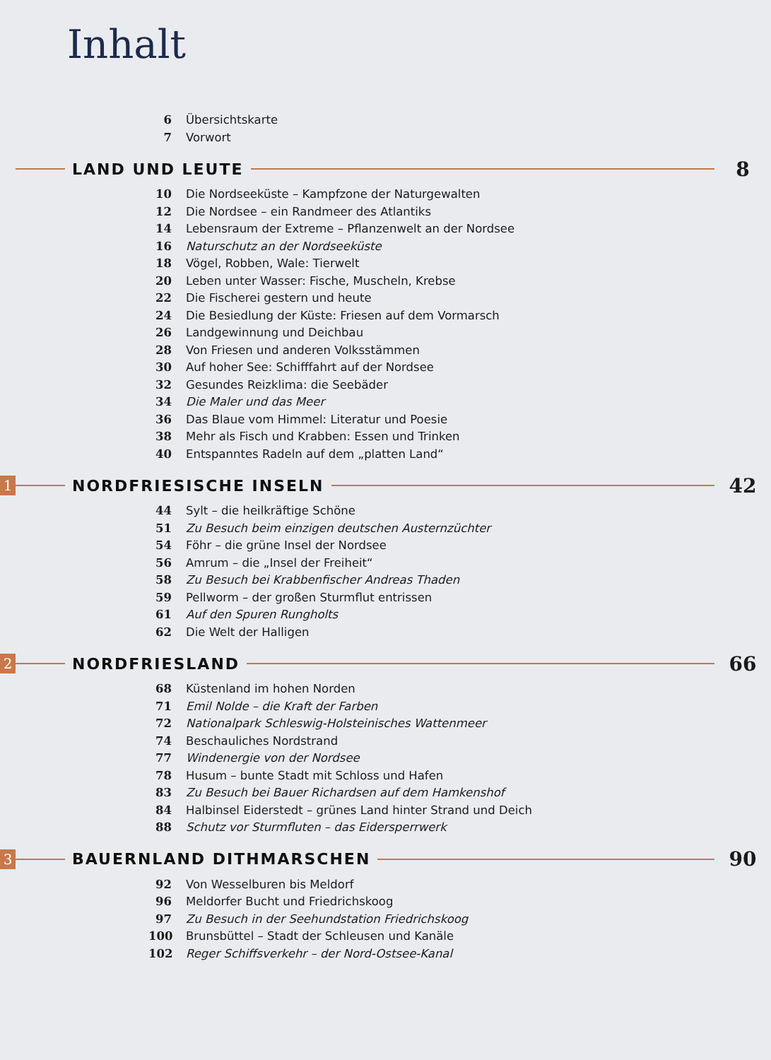Inhalt
6 Übersichtskarte
7 Vorwort
LAND UND LEUTE
8
10 Die Nordseeküste – Kampfzone der Naturgewalten
12 Die Nordsee – ein Randmeer des Atlantiks
14 Lebensraum der Extreme – Pflanzenwelt an der Nordsee
16 Naturschutz an der Nordseeküste
18 Vögel, Robben, Wale: Tierwelt
20 Leben unter Wasser: Fische, Muscheln, Krebse
22 Die Fischerei gestern und heute
24 Die Besiedlung der Küste: Friesen auf dem Vormarsch
26 Landgewinnung und Deichbau
28 Von Friesen und anderen Volksstämmen
30 Auf hoher See: Schifffahrt auf der Nordsee
32 Gesundes Reizklima: die Seebäder
34 Die Maler und das Meer
36 Das Blaue vom Himmel: Literatur und Poesie
38 Mehr als Fisch und Krabben: Essen und Trinken
40 Entspanntes Radeln auf dem „platten Land“
1
NORDFRIESISCHE INSELN
42
44 Sylt – die heilkräftige Schöne
51 Zu Besuch beim einzigen deutschen Austernzüchter
54 Föhr – die grüne Insel der Nordsee
56 Amrum – die „Insel der Freiheit“
58 Zu Besuch bei Krabbenfischer Andreas Thaden
59 Pellworm – der großen Sturmflut entrissen
61 Auf den Spuren Rungholts
62 Die Welt der Halligen
2
NORDFRIESLAND
66
68 Küstenland im hohen Norden
71 Emil Nolde – die Kraft der Farben
72 Nationalpark Schleswig-Holsteinisches Wattenmeer
74 Beschauliches Nordstrand
77 Windenergie von der Nordsee
78 Husum – bunte Stadt mit Schloss und Hafen
83 Zu Besuch bei Bauer Richardsen auf dem Hamkenshof
84 Halbinsel Eiderstedt – grünes Land hinter Strand und Deich
88 Schutz vor Sturmfluten – das Eidersperrwerk
3
BAUERNLAND DITHMARSCHEN
90
92 Von Wesselburen bis Meldorf
96 Meldorfer Bucht und Friedrichskoog
97 Zu Besuch in der Seehundstation Friedrichskoog
100 Brunsbüttel – Stadt der Schleusen und Kanäle
102 Reger Schiffsverkehr – der Nord-Ostsee-Kanal